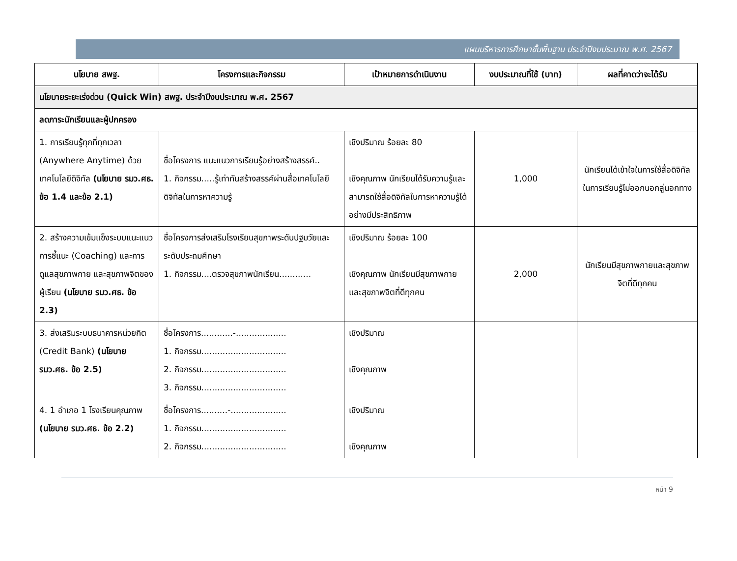แผนบริหารการศึกษาขั้นพื้นฐาน ประจำปีงบประมาณ พ.ศ. 2567
| นโยบาย สพฐ. | โครงการและกิจกรรม | เป้าหมายการดำเนินงาน | งบประมาณที่ใช้ (บาท) | ผลที่คาดว่าจะได้รับ |
| --- | --- | --- | --- | --- |
| นโยบายระยะเร่งด่วน (Quick Win) สพฐ. ประจำปีงบประมาณ พ.ศ. 2567 | | | | |
| ลดภาระนักเรียนและผู้ปกครอง | | | | |
| 1. การเรียนรู้ทุกที่ทุกเวลา (Anywhere Anytime) ด้วยเทคโนโลยีดิจิทัล (นโยบาย รมว.ศธ. ข้อ 1.4 และข้อ 2.1) | ชื่อโครงการ แนะแนวการเรียนรู้อย่างสร้างสรรค์.. 1. กิจกรรม.....รู้เท่าทันสร้างสรรค์ผ่านสื่อเทคโนโลยีดิจิทัลในการหาความรู้ | เชิงปริมาณ ร้อยละ 80 เชิงคุณภาพ นักเรียนได้รับความรู้และสามารถใช้สื่อดิจิทัลในการหาความรู้ได้อย่างมีประสิทธิภาพ | 1,000 | นักเรียนได้เข้าใจในการใช้สื่อดิจิทัลในการเรียนรู้ไม่ออกนอกลู่นอกทาง |
| 2. สร้างความเข้มแข็งระบบแนะแนว การชี้แนะ (Coaching) และการดูแลสุขภาพกาย และสุขภาพจิตของผู้เรียน (นโยบาย รมว.ศธ. ข้อ 2.3) | ชื่อโครงการส่งเสริมโรงเรียนสุขภาพระดับปฐมวัยและระดับประถมศึกษา 1. กิจกรรม....ตรวจสุขภาพนักเรียน............ | เชิงปริมาณ ร้อยละ 100 เชิงคุณภาพ นักเรียนมีสุขภาพกายและสุขภาพจิตที่ดีทุกคน | 2,000 | นักเรียนมีสุขภาพกายและสุขภาพจิตที่ดีทุกคน |
| 3. ส่งเสริมระบบธนาคารหน่วยกิต (Credit Bank) (นโยบาย รมว.ศธ. ข้อ 2.5) | ชื่อโครงการ............-................... 1. กิจกรรม................................ 2. กิจกรรม................................ 3. กิจกรรม................................ | เชิงปริมาณ เชิงคุณภาพ | | |
| 4. 1 อำเภอ 1 โรงเรียนคุณภาพ (นโยบาย รมว.ศธ. ข้อ 2.2) | ชื่อโครงการ..........-..................... 1. กิจกรรม................................ 2. กิจกรรม................................ | เชิงปริมาณ เชิงคุณภาพ | | |
หน้า 9